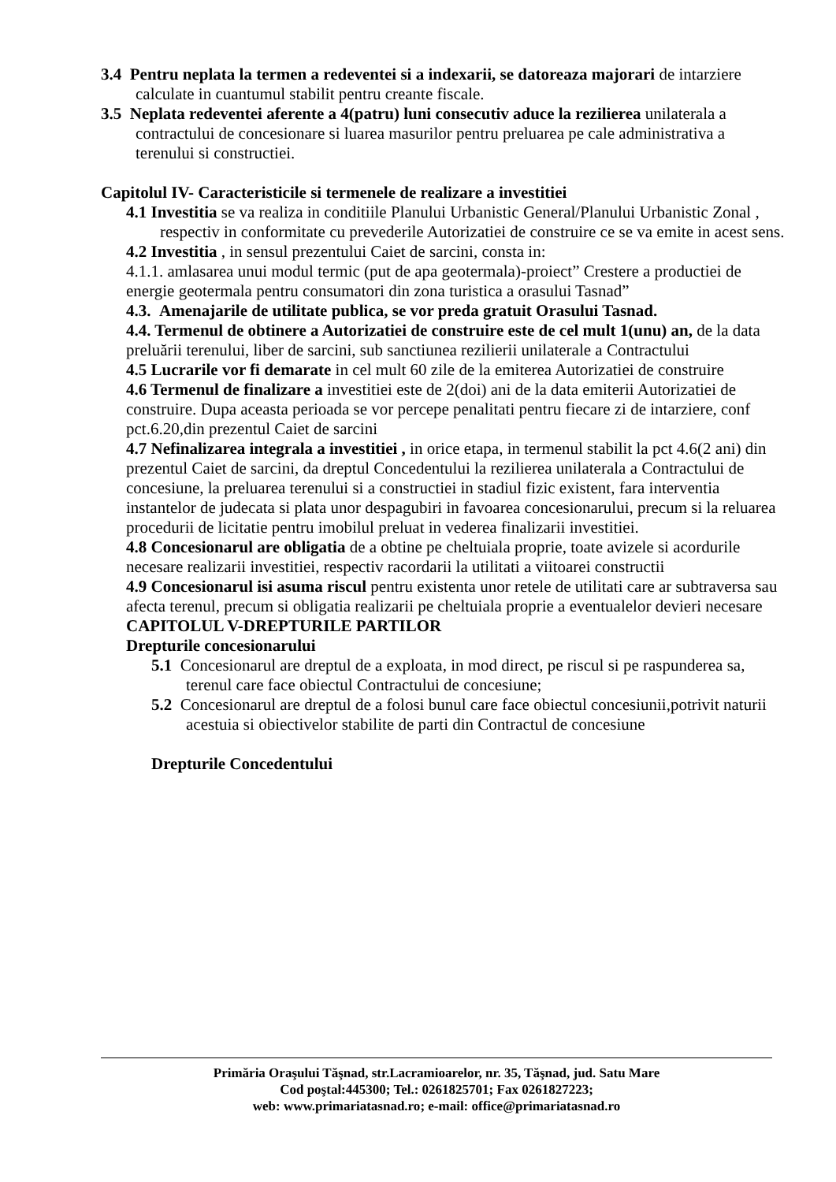3.4 Pentru neplata la termen a redeventei si a indexarii, se datoreaza majorari de intarziere calculate in cuantumul stabilit pentru creante fiscale.
3.5 Neplata redeventei aferente a 4(patru) luni consecutiv aduce la rezilierea unilaterala a contractului de concesionare si luarea masurilor pentru preluarea pe cale administrativa a terenului si constructiei.
Capitolul IV- Caracteristicile si termenele de realizare a investitiei
4.1 Investitia se va realiza in conditiile Planului Urbanistic General/Planului Urbanistic Zonal , respectiv in conformitate cu prevederile Autorizatiei de construire ce se va emite in acest sens.
4.2 Investitia , in sensul prezentului Caiet de sarcini, consta in:
4.1.1. amlasarea unui modul termic (put de apa geotermala)-proiect” Crestere a productiei de energie geotermala pentru consumatori din zona turistica a orasului Tasnad”
4.3. Amenajarile de utilitate publica, se vor preda gratuit Orasului Tasnad.
4.4. Termenul de obtinere a Autorizatiei de construire este de cel mult 1(unu) an, de la data preluării terenului, liber de sarcini, sub sanctiunea rezilierii unilaterale a Contractului
4.5 Lucrarile vor fi demarate in cel mult 60 zile de la emiterea Autorizatiei de construire
4.6 Termenul de finalizare a investitiei este de 2(doi) ani de la data emiterii Autorizatiei de construire. Dupa aceasta perioada se vor percepe penalitati pentru fiecare zi de intarziere, conf pct.6.20,din prezentul Caiet de sarcini
4.7 Nefinalizarea integrala a investitiei , in orice etapa, in termenul stabilit la pct 4.6(2 ani) din prezentul Caiet de sarcini, da dreptul Concedentului la rezilierea unilaterala a Contractului de concesiune, la preluarea terenului si a constructiei in stadiul fizic existent, fara interventia instantelor de judecata si plata unor despagubiri in favoarea concesionarului, precum si la reluarea procedurii de licitatie pentru imobilul preluat in vederea finalizarii investitiei.
4.8 Concesionarul are obligatia de a obtine pe cheltuiala proprie, toate avizele si acordurile necesare realizarii investitiei, respectiv racordarii la utilitati a viitoarei constructii
4.9 Concesionarul isi asuma riscul pentru existenta unor retele de utilitati care ar subtraversa sau afecta terenul, precum si obligatia realizarii pe cheltuiala proprie a eventualelor devieri necesare
CAPITOLUL V-DREPTURILE PARTILOR
Drepturile concesionarului
5.1 Concesionarul are dreptul de a exploata, in mod direct, pe riscul si pe raspunderea sa, terenul care face obiectul Contractului de concesiune;
5.2 Concesionarul are dreptul de a folosi bunul care face obiectul concesiunii,potrivit naturii acestuia si obiectivelor stabilite de parti din Contractul de concesiune
Drepturile Concedentului
Primăria Oraşului Tăşnad, str.Lacramioarelor, nr. 35, Tăşnad, jud. Satu Mare
Cod poştal:445300; Tel.: 0261825701; Fax 0261827223;
web: www.primariatasnad.ro; e-mail: office@primariatasnad.ro